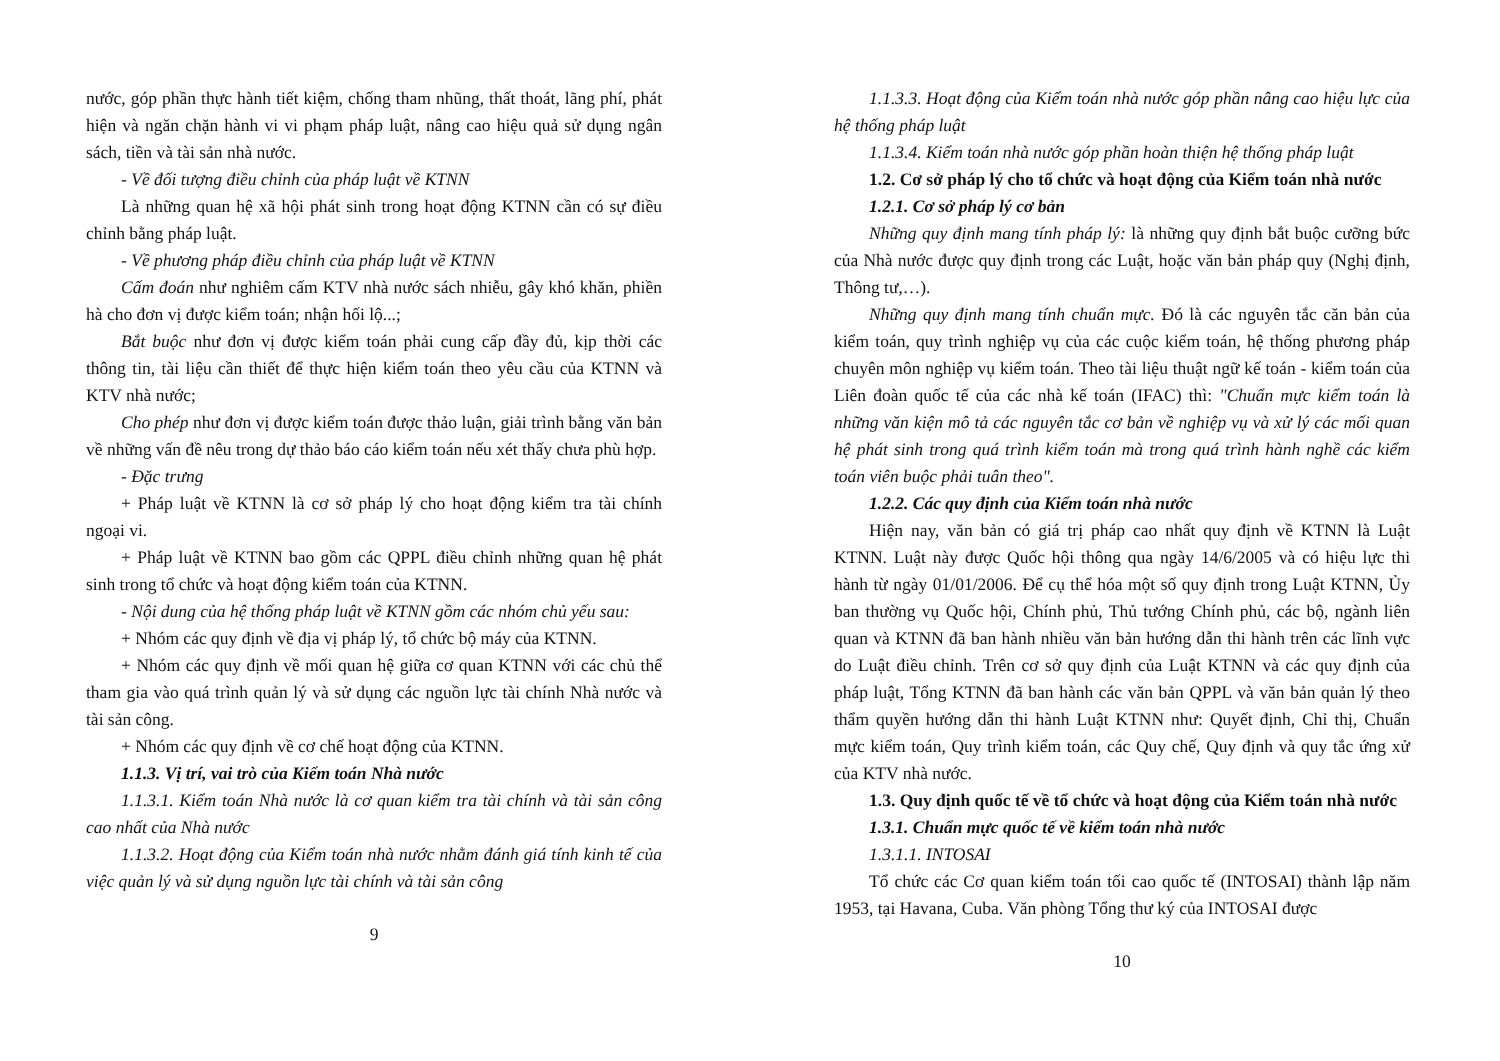nước, góp phần thực hành tiết kiệm, chống tham nhũng, thất thoát, lãng phí, phát hiện và ngăn chặn hành vi vi phạm pháp luật, nâng cao hiệu quả sử dụng ngân sách, tiền và tài sản nhà nước.
- Về đối tượng điều chỉnh của pháp luật về KTNN
Là những quan hệ xã hội phát sinh trong hoạt động KTNN cần có sự điều chỉnh bằng pháp luật.
- Về phương pháp điều chỉnh của pháp luật về KTNN
Cấm đoán như nghiêm cấm KTV nhà nước sách nhiễu, gây khó khăn, phiền hà cho đơn vị được kiểm toán; nhận hối lộ...;
Bắt buộc như đơn vị được kiểm toán phải cung cấp đầy đủ, kịp thời các thông tin, tài liệu cần thiết để thực hiện kiểm toán theo yêu cầu của KTNN và KTV nhà nước;
Cho phép như đơn vị được kiểm toán được thảo luận, giải trình bằng văn bản về những vấn đề nêu trong dự thảo báo cáo kiểm toán nếu xét thấy chưa phù hợp.
- Đặc trưng
+ Pháp luật về KTNN là cơ sở pháp lý cho hoạt động kiểm tra tài chính ngoại vi.
+ Pháp luật về KTNN bao gồm các QPPL điều chỉnh những quan hệ phát sinh trong tổ chức và hoạt động kiểm toán của KTNN.
- Nội dung của hệ thống pháp luật về KTNN gồm các nhóm chủ yếu sau:
+ Nhóm các quy định về địa vị pháp lý, tổ chức bộ máy của KTNN.
+ Nhóm các quy định về mối quan hệ giữa cơ quan KTNN với các chủ thể tham gia vào quá trình quản lý và sử dụng các nguồn lực tài chính Nhà nước và tài sản công.
+ Nhóm các quy định về cơ chế hoạt động của KTNN.
1.1.3. Vị trí, vai trò của Kiểm toán Nhà nước
1.1.3.1. Kiểm toán Nhà nước là cơ quan kiểm tra tài chính và tài sản công cao nhất của Nhà nước
1.1.3.2. Hoạt động của Kiểm toán nhà nước nhằm đánh giá tính kinh tế của việc quản lý và sử dụng nguồn lực tài chính và tài sản công
9
1.1.3.3. Hoạt động của Kiểm toán nhà nước góp phần nâng cao hiệu lực của hệ thống pháp luật
1.1.3.4. Kiểm toán nhà nước góp phần hoàn thiện hệ thống pháp luật
1.2. Cơ sở pháp lý cho tổ chức và hoạt động của Kiểm toán nhà nước
1.2.1. Cơ sở pháp lý cơ bản
Những quy định mang tính pháp lý: là những quy định bắt buộc cưỡng bức của Nhà nước được quy định trong các Luật, hoặc văn bản pháp quy (Nghị định, Thông tư,…).
Những quy định mang tính chuẩn mực. Đó là các nguyên tắc căn bản của kiểm toán, quy trình nghiệp vụ của các cuộc kiểm toán, hệ thống phương pháp chuyên môn nghiệp vụ kiểm toán. Theo tài liệu thuật ngữ kế toán - kiểm toán của Liên đoàn quốc tế của các nhà kế toán (IFAC) thì: "Chuẩn mực kiểm toán là những văn kiện mô tả các nguyên tắc cơ bản về nghiệp vụ và xử lý các mối quan hệ phát sinh trong quá trình kiểm toán mà trong quá trình hành nghề các kiểm toán viên buộc phải tuân theo".
1.2.2. Các quy định của Kiểm toán nhà nước
Hiện nay, văn bản có giá trị pháp cao nhất quy định về KTNN là Luật KTNN. Luật này được Quốc hội thông qua ngày 14/6/2005 và có hiệu lực thi hành từ ngày 01/01/2006. Để cụ thể hóa một số quy định trong Luật KTNN, Ủy ban thường vụ Quốc hội, Chính phủ, Thủ tướng Chính phủ, các bộ, ngành liên quan và KTNN đã ban hành nhiều văn bản hướng dẫn thi hành trên các lĩnh vực do Luật điều chỉnh. Trên cơ sở quy định của Luật KTNN và các quy định của pháp luật, Tổng KTNN đã ban hành các văn bản QPPL và văn bản quản lý theo thẩm quyền hướng dẫn thi hành Luật KTNN như: Quyết định, Chỉ thị, Chuẩn mực kiểm toán, Quy trình kiểm toán, các Quy chế, Quy định và quy tắc ứng xử của KTV nhà nước.
1.3. Quy định quốc tế về tổ chức và hoạt động của Kiểm toán nhà nước
1.3.1. Chuẩn mực quốc tế về kiểm toán nhà nước
1.3.1.1. INTOSAI
Tổ chức các Cơ quan kiểm toán tối cao quốc tế (INTOSAI) thành lập năm 1953, tại Havana, Cuba. Văn phòng Tổng thư ký của INTOSAI được
10